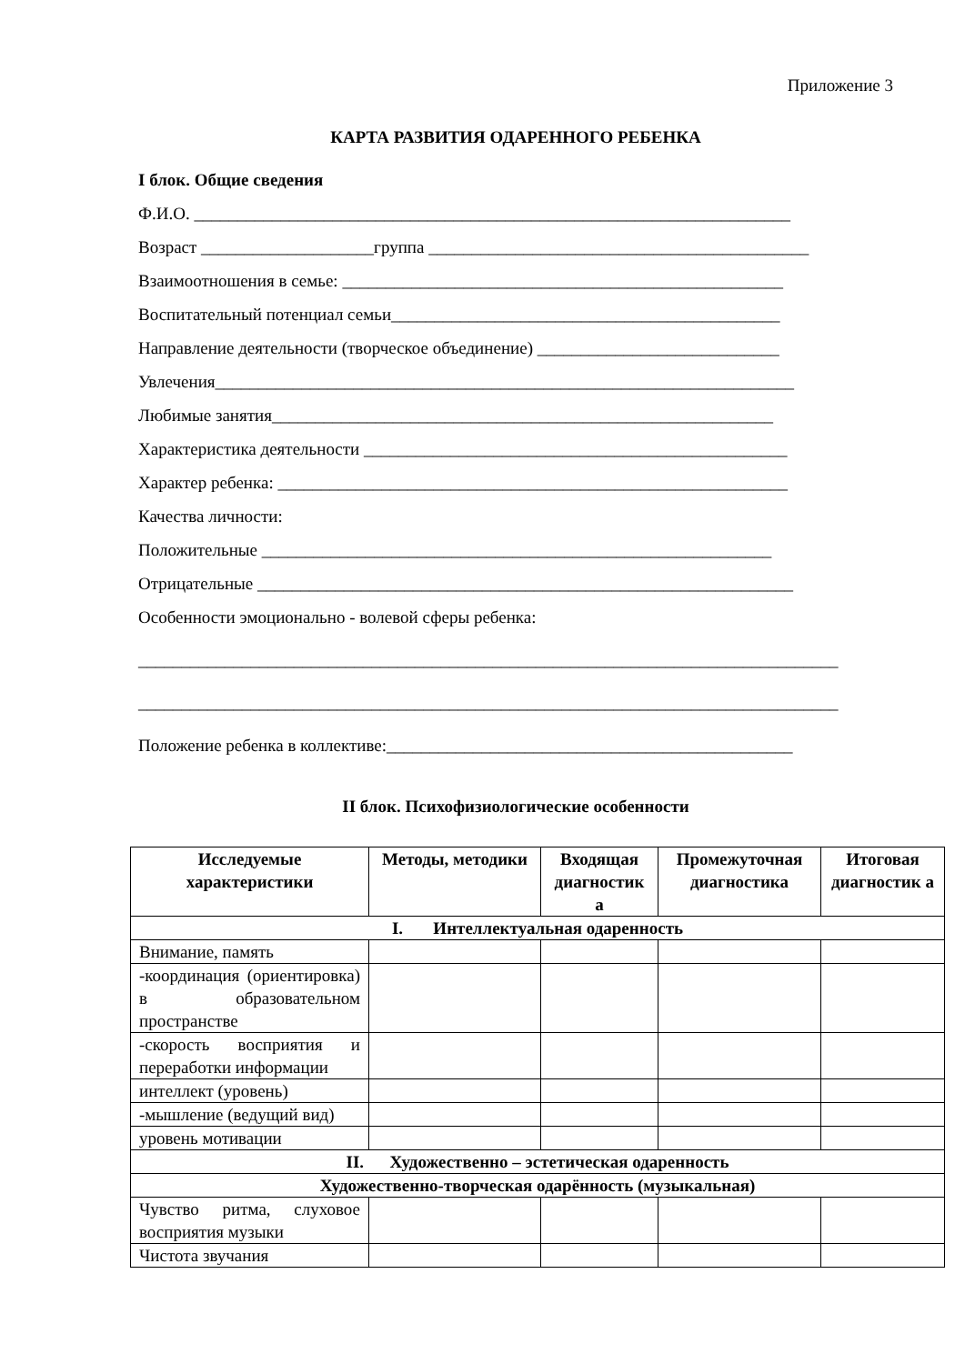Приложение 3
КАРТА РАЗВИТИЯ ОДАРЕННОГО РЕБЕНКА
I блок. Общие сведения
Ф.И.О. _____________________________________________________________________
Возраст ____________________группа ____________________________________________
Взаимоотношения в семье: ___________________________________________________
Воспитательный потенциал семьи_____________________________________________
Направление деятельности (творческое объединение) ____________________________
Увлечения___________________________________________________________________
Любимые занятия__________________________________________________________
Характеристика деятельности _________________________________________________
Характер ребенка: ___________________________________________________________
Качества личности:
Положительные ___________________________________________________________
Отрицательные ______________________________________________________________
Особенности эмоционально - волевой сферы ребенка:
_________________________________________________________________________________
_________________________________________________________________________________
Положение ребенка в коллективе:_______________________________________________
II блок. Психофизиологические особенности
| Исследуемые характеристики | Методы, методики | Входящая диагностик а | Промежуточная диагностика | Итоговая диагностик а |
| --- | --- | --- | --- | --- |
| I. Интеллектуальная одаренность | | | | |
| Внимание, память | | | | |
| -координация (ориентировка) в образовательном пространстве | | | | |
| -скорость восприятия и переработки информации | | | | |
| интеллект (уровень) | | | | |
| -мышление (ведущий вид) | | | | |
| уровень мотивации | | | | |
| II. Художественно – эстетическая одаренность | | | | |
| Художественно-творческая одарённость (музыкальная) | | | | |
| Чувство ритма, слуховое восприятия музыки | | | | |
| Чистота звучания | | | | |